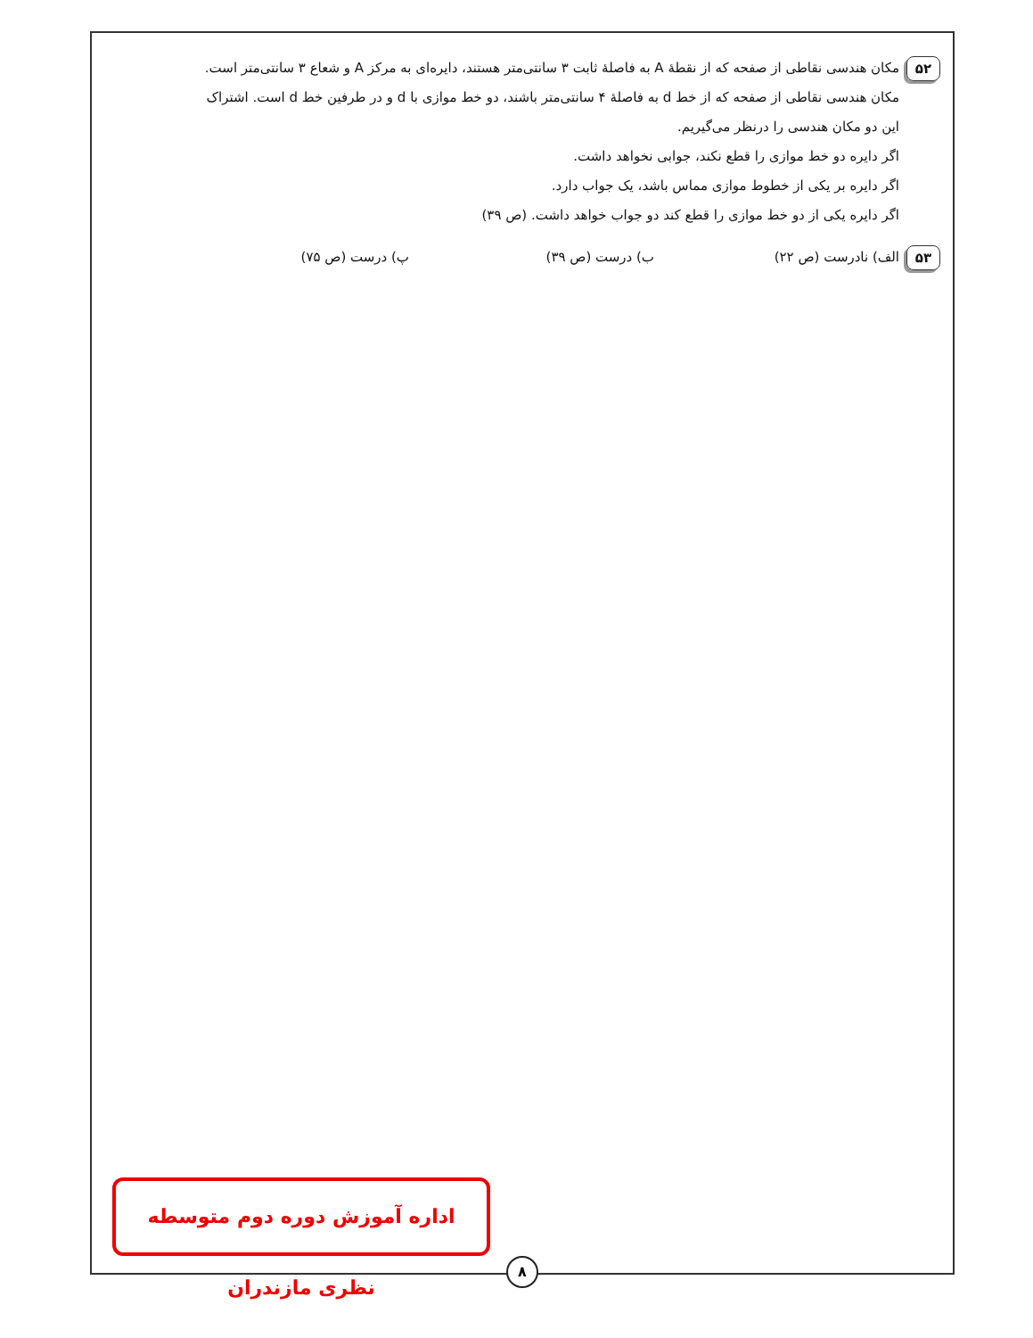۵۲
مکان هندسی نقاطی از صفحه که از نقطهٔ A به فاصلهٔ ثابت ۳ سانتی‌متر هستند، دایره‌ای به مرکز A و شعاع ۳ سانتی‌متر است.
مکان هندسی نقاطی از صفحه که از خط d به فاصلهٔ ۴ سانتی‌متر باشند، دو خط موازی با d و در طرفین خط d است. اشتراک
این دو مکان هندسی را درنظر می‌گیریم.
اگر دایره دو خط موازی را قطع نکند، جوابی نخواهد داشت.
اگر دایره بر یکی از خطوط موازی مماس باشد، یک جواب دارد.
اگر دایره یکی از دو خط موازی را قطع کند دو جواب خواهد داشت. (ص ۳۹)
۵۳
الف) نادرست (ص ۲۲) ب) درست (ص ۳۹) پ) درست (ص ۷۵)
اداره آموزش دوره دوم متوسطه نظری مازندران
۸